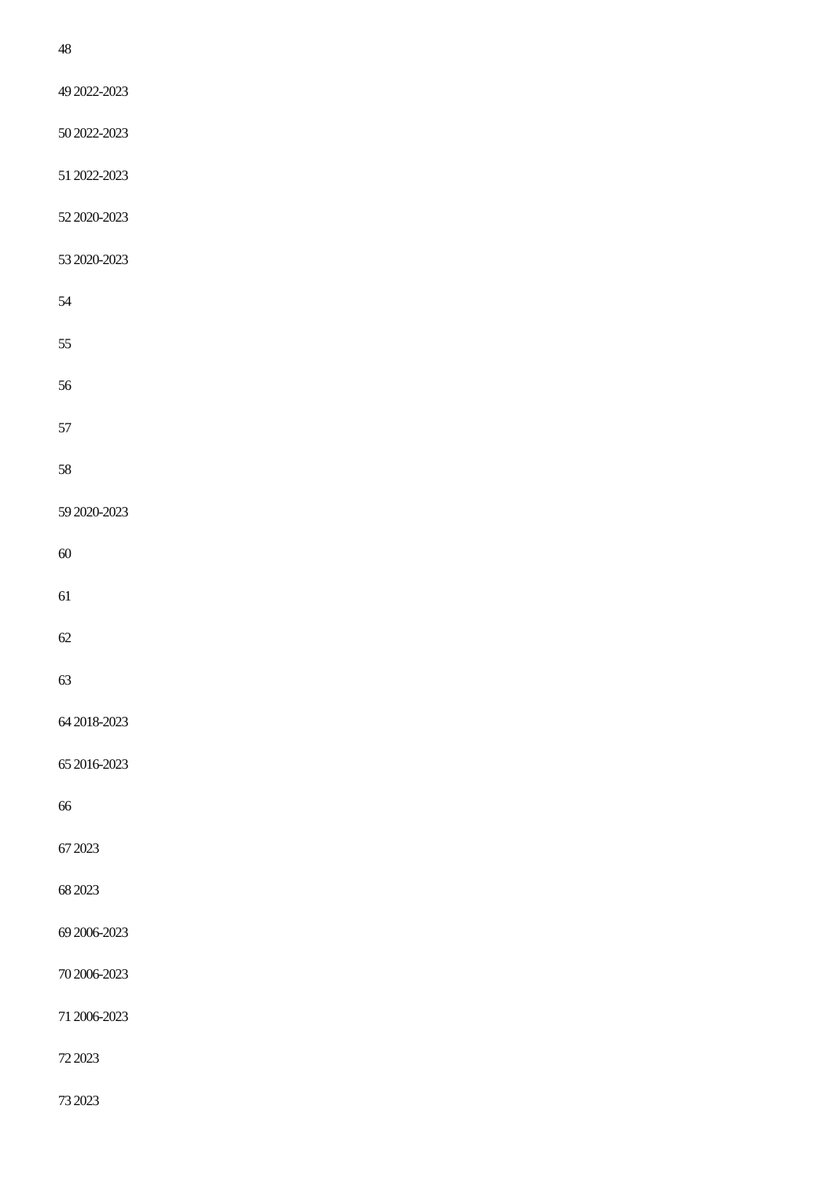48
49 2022-2023
50 2022-2023
51 2022-2023
52 2020-2023
53 2020-2023
54
55
56
57
58
59 2020-2023
60
61
62
63
64 2018-2023
65 2016-2023
66
67 2023
68 2023
69 2006-2023
70 2006-2023
71 2006-2023
72 2023
73 2023